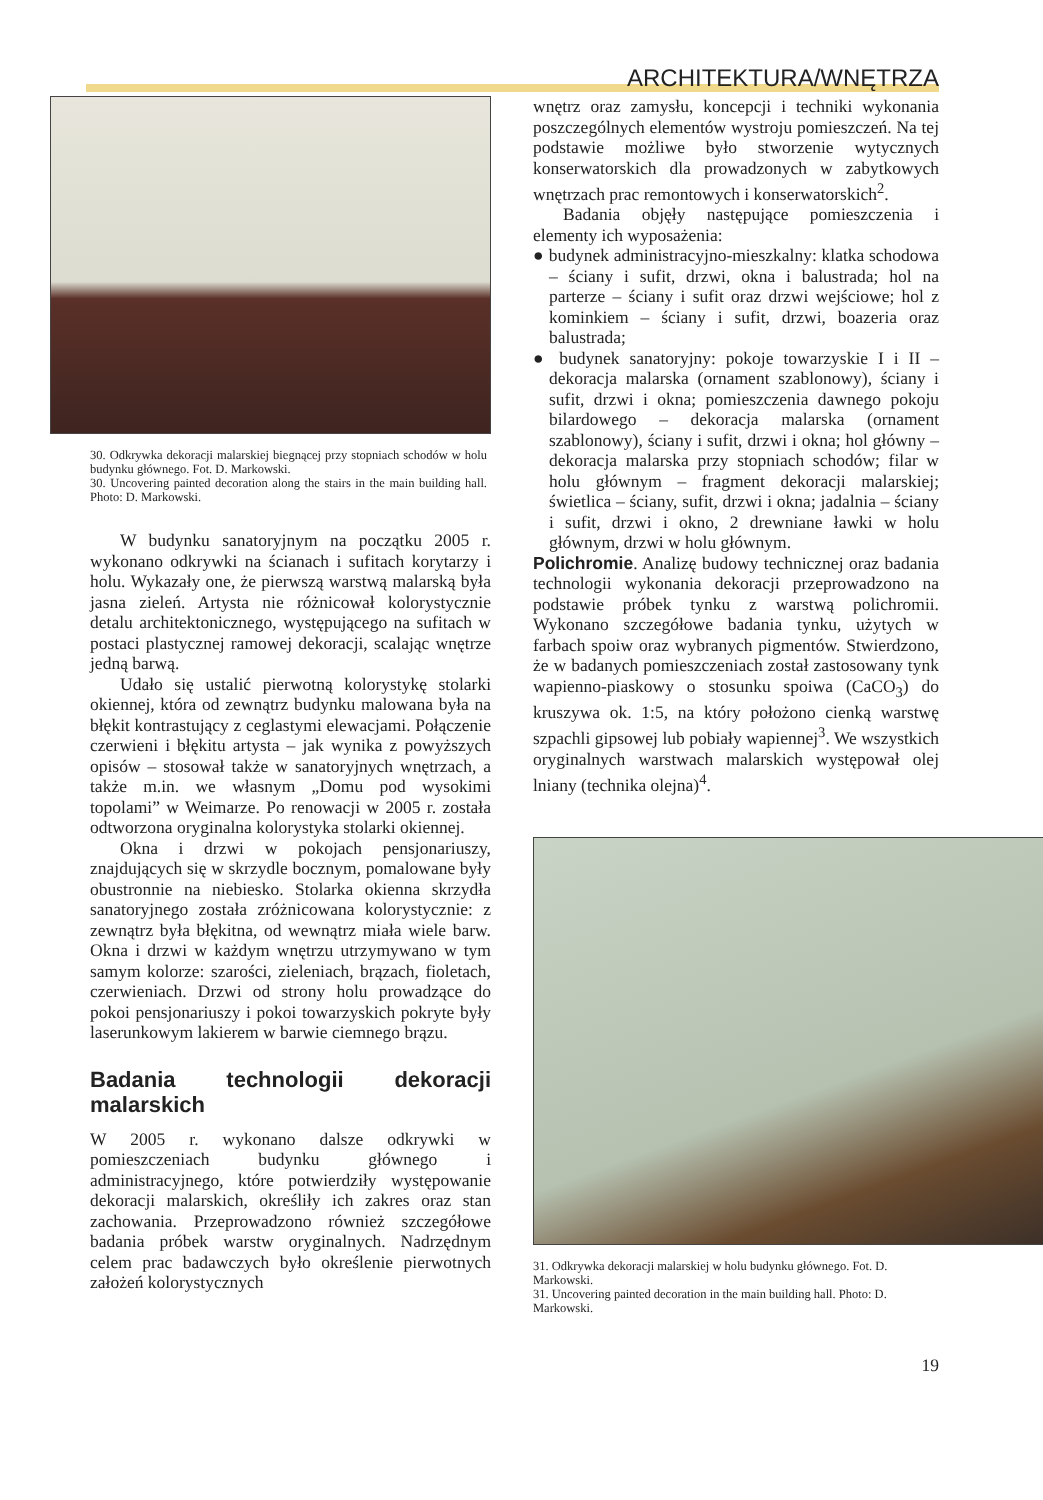ARCHITEKTURA/WNĘTRZA
30. Odkrywka dekoracji malarskiej biegnącej przy stopniach schodów w holu budynku głównego. Fot. D. Markowski.
30. Uncovering painted decoration along the stairs in the main building hall. Photo: D. Markowski.
W budynku sanatoryjnym na początku 2005 r. wykonano odkrywki na ścianach i sufitach korytarzy i holu. Wykazały one, że pierwszą warstwą malarską była jasna zieleń. Artysta nie różnicował kolorystycznie detalu architektonicznego, występującego na sufitach w postaci plastycznej ramowej dekoracji, scalając wnętrze jedną barwą.
Udało się ustalić pierwotną kolorystykę stolarki okiennej, która od zewnątrz budynku malowana była na błękit kontrastujący z ceglastymi elewacjami. Połączenie czerwieni i błękitu artysta – jak wynika z powyższych opisów – stosował także w sanatoryjnych wnętrzach, a także m.in. we własnym „Domu pod wysokimi topolami” w Weimarze. Po renowacji w 2005 r. została odtworzona oryginalna kolorystyka stolarki okiennej.
Okna i drzwi w pokojach pensjonariuszy, znajdujących się w skrzydle bocznym, pomalowane były obustronnie na niebiesko. Stolarka okienna skrzydła sanatoryjnego została zróżnicowana kolorystycznie: z zewnątrz była błękitna, od wewnątrz miała wiele barw. Okna i drzwi w każdym wnętrzu utrzymywano w tym samym kolorze: szarości, zieleniach, brązach, fioletach, czerwieniach. Drzwi od strony holu prowadzące do pokoi pensjonariuszy i pokoi towarzyskich pokryte były laserunkowym lakierem w barwie ciemnego brązu.
Badania technologii dekoracji malarskich
W 2005 r. wykonano dalsze odkrywki w pomieszczeniach budynku głównego i administracyjnego, które potwierdziły występowanie dekoracji malarskich, określiły ich zakres oraz stan zachowania. Przeprowadzono również szczegółowe badania próbek warstw oryginalnych. Nadrzędnym celem prac badawczych było określenie pierwotnych założeń kolorystycznych
wnętrz oraz zamysłu, koncepcji i techniki wykonania poszczególnych elementów wystroju pomieszczeń. Na tej podstawie możliwe było stworzenie wytycznych konserwatorskich dla prowadzonych w zabytkowych wnętrzach prac remontowych i konserwatorskich<sup>2</sup>.
Badania objęły następujące pomieszczenia i elementy ich wyposażenia:
● budynek administracyjno-mieszkalny: klatka schodowa – ściany i sufit, drzwi, okna i balustrada; hol na parterze – ściany i sufit oraz drzwi wejściowe; hol z kominkiem – ściany i sufit, drzwi, boazeria oraz balustrada;
● budynek sanatoryjny: pokoje towarzyskie I i II – dekoracja malarska (ornament szablonowy), ściany i sufit, drzwi i okna; pomieszczenia dawnego pokoju bilardowego – dekoracja malarska (ornament szablonowy), ściany i sufit, drzwi i okna; hol główny – dekoracja malarska przy stopniach schodów; filar w holu głównym – fragment dekoracji malarskiej; świetlica – ściany, sufit, drzwi i okna; jadalnia – ściany i sufit, drzwi i okno, 2 drewniane ławki w holu głównym, drzwi w holu głównym.
Polichromie. Analizę budowy technicznej oraz badania technologii wykonania dekoracji przeprowadzono na podstawie próbek tynku z warstwą polichromii. Wykonano szczegółowe badania tynku, użytych w farbach spoiw oraz wybranych pigmentów. Stwierdzono, że w badanych pomieszczeniach został zastosowany tynk wapienno-piaskowy o stosunku spoiwa (CaCO<sub>3</sub>) do kruszywa ok. 1:5, na który położono cienką warstwę szpachli gipsowej lub pobiały wapiennej<sup>3</sup>. We wszystkich oryginalnych warstwach malarskich występował olej lniany (technika olejna)<sup>4</sup>.
31. Odkrywka dekoracji malarskiej w holu budynku głównego. Fot. D. Markowski.
31. Uncovering painted decoration in the main building hall. Photo: D. Markowski.
19